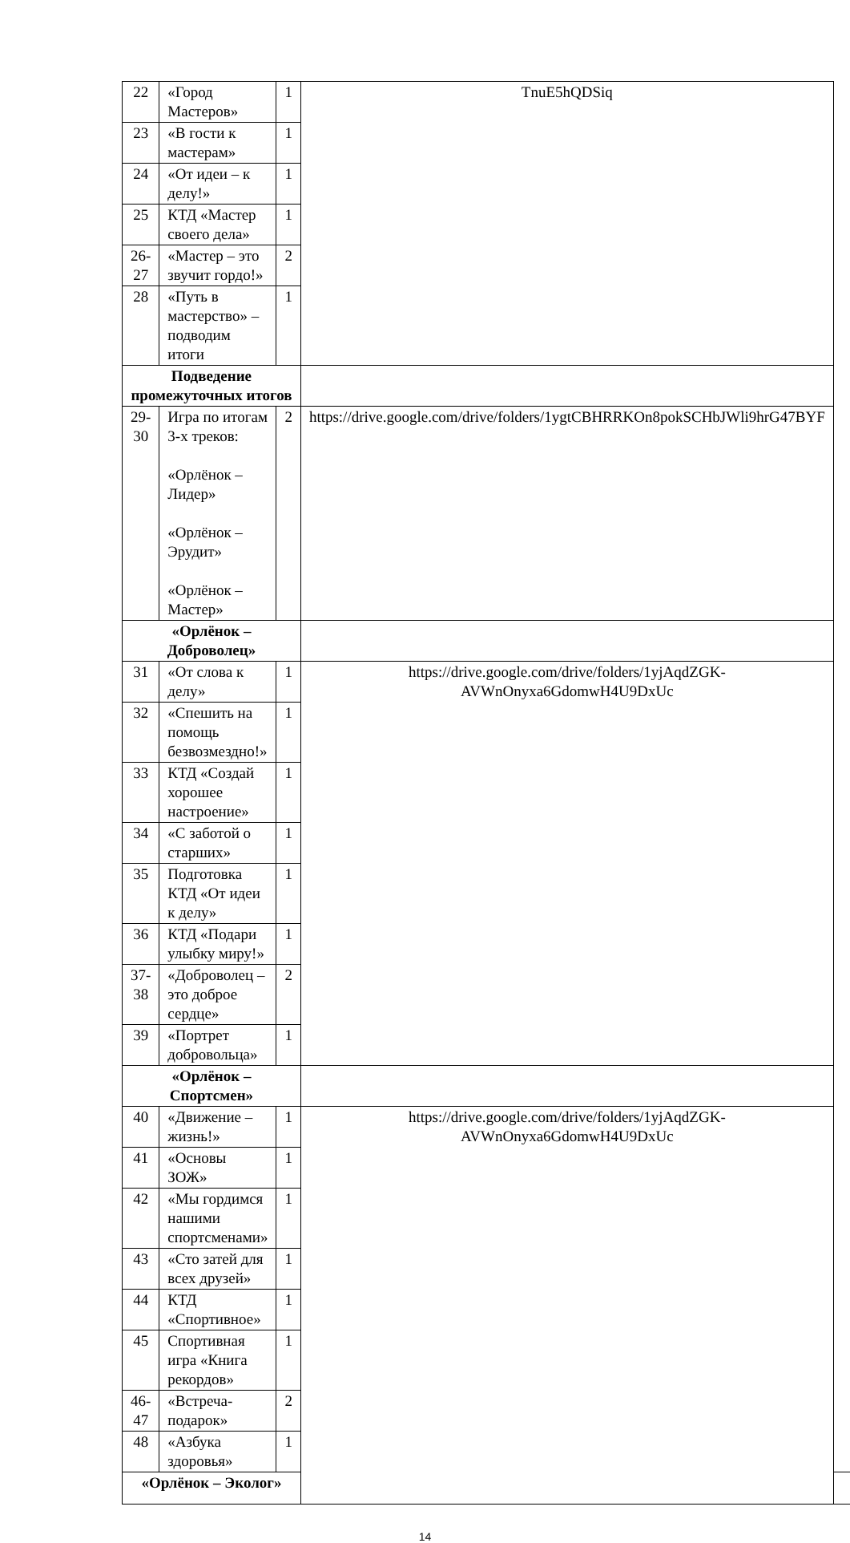| 22 | «Город Мастеров» | 1 | TnuE5hQDSiq | |
| 23 | «В гости к мастерам» | 1 | | |
| 24 | «От идеи – к делу!» | 1 | | |
| 25 | КТД «Мастер своего дела» | 1 | | |
| 26-27 | «Мастер – это звучит гордо!» | 2 | | |
| 28 | «Путь в мастерство» – подводим итоги | 1 | | |
| Подведение промежуточных итогов | | | | |
| 29-30 | Игра по итогам 3-х треков: «Орлёнок – Лидер» «Орлёнок – Эрудит» «Орлёнок – Мастер» | 2 | https://drive.google.com/drive/folders/1ygtCBHRRKOn8pokSCHbJWli9hrG47BYF | |
| «Орлёнок – Доброволец» | | | | |
| 31 | «От слова к делу» | 1 | https://drive.google.com/drive/folders/1yjAqdZGK-AVWnOnyxa6GdomwH4U9DxUc | |
| 32 | «Спешить на помощь безвозмездно!» | 1 | | |
| 33 | КТД «Создай хорошее настроение» | 1 | | |
| 34 | «С заботой о старших» | 1 | | |
| 35 | Подготовка КТД «От идеи к делу» | 1 | | |
| 36 | КТД «Подари улыбку миру!» | 1 | | |
| 37-38 | «Доброволец – это доброе сердце» | 2 | | |
| 39 | «Портрет добровольца» | 1 | | |
| «Орлёнок – Спортсмен» | | | | |
| 40 | «Движение – жизнь!» | 1 | https://drive.google.com/drive/folders/1yjAqdZGK-AVWnOnyxa6GdomwH4U9DxUc | |
| 41 | «Основы ЗОЖ» | 1 | | |
| 42 | «Мы гордимся нашими спортсменами» | 1 | | |
| 43 | «Сто затей для всех друзей» | 1 | | |
| 44 | КТД «Спортивное» | 1 | | |
| 45 | Спортивная игра «Книга рекордов» | 1 | | |
| 46-47 | «Встреча-подарок» | 2 | | |
| 48 | «Азбука здоровья» | 1 | | |
| «Орлёнок – Эколог» | | | | |
14